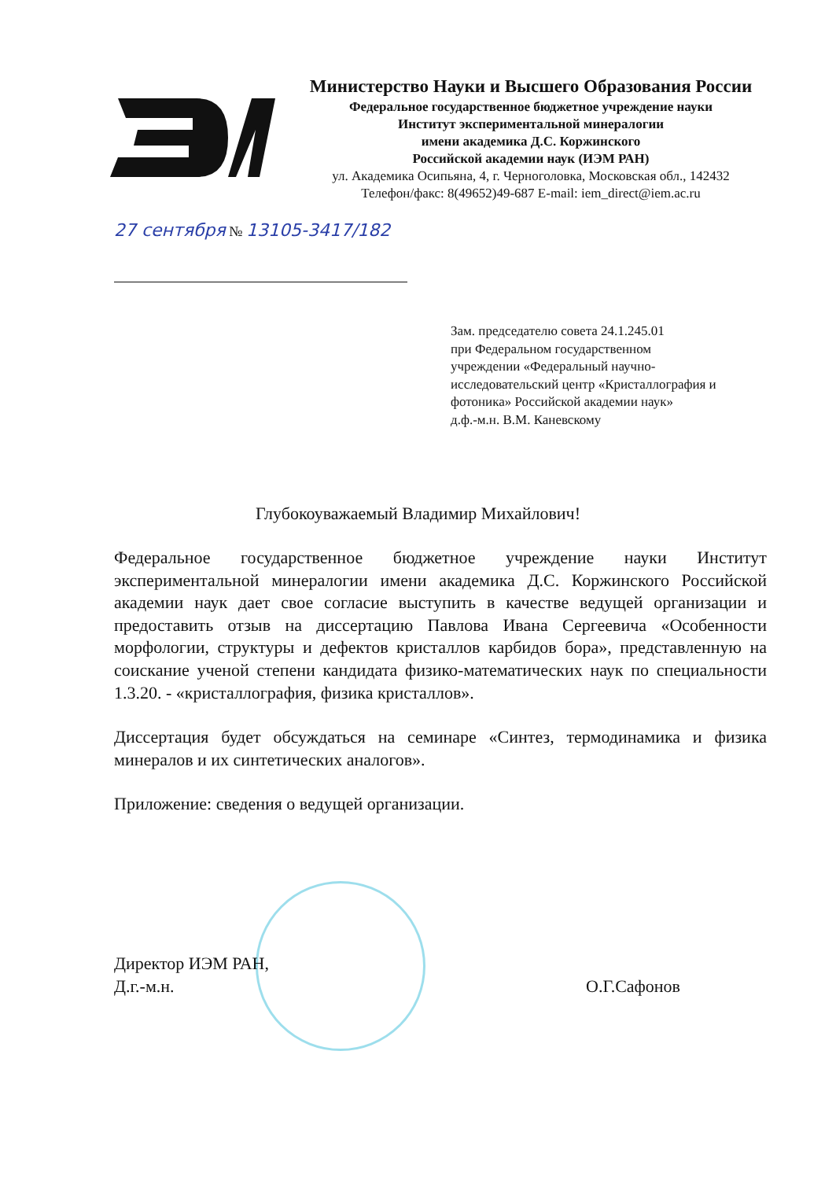Министерство Науки и Высшего Образования России
Федеральное государственное бюджетное учреждение науки
Институт экспериментальной минералогии
имени академика Д.С. Коржинского
Российской академии наук (ИЭМ РАН)
ул. Академика Осипьяна, 4, г. Черноголовка, Московская обл., 142432
Телефон/факс: 8(49652)49-687 E-mail: iem_direct@iem.ac.ru
27 сентября № 13105-3417/182
Зам. председателю совета 24.1.245.01
при Федеральном государственном
учреждении «Федеральный научно-
исследовательский центр «Кристаллография и
фотоника» Российской академии наук»
д.ф.-м.н. В.М. Каневскому
Глубокоуважаемый Владимир Михайлович!
Федеральное государственное бюджетное учреждение науки Институт экспериментальной минералогии имени академика Д.С. Коржинского Российской академии наук дает свое согласие выступить в качестве ведущей организации и предоставить отзыв на диссертацию Павлова Ивана Сергеевича «Особенности морфологии, структуры и дефектов кристаллов карбидов бора», представленную на соискание ученой степени кандидата физико-математических наук по специальности 1.3.20. - «кристаллография, физика кристаллов».
Диссертация будет обсуждаться на семинаре «Синтез, термодинамика и физика минералов и их синтетических аналогов».
Приложение: сведения о ведущей организации.
Директор ИЭМ РАН,
Д.г.-м.н.
О.Г.Сафонов